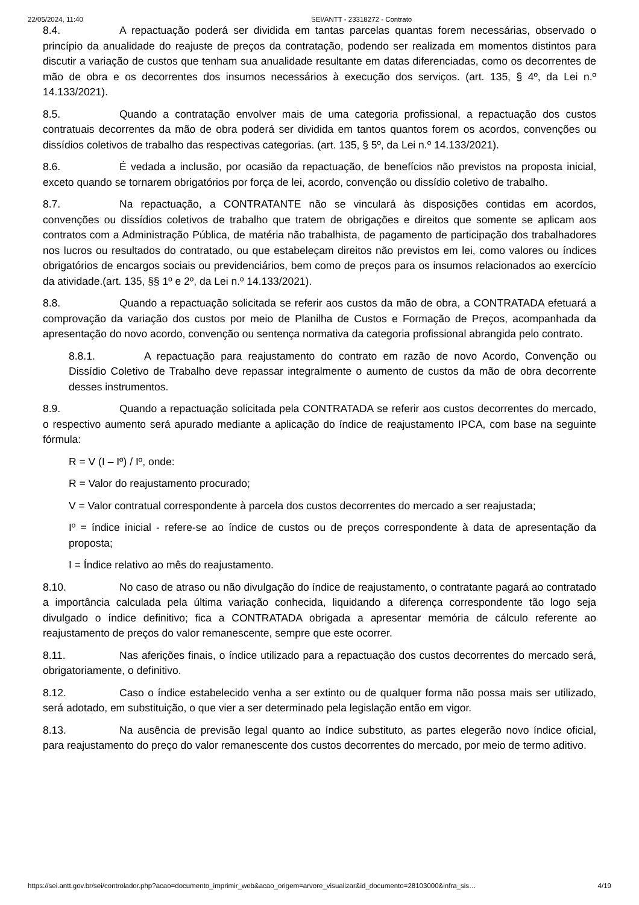22/05/2024, 11:40 SEI/ANTT - 23318272 - Contrato
8.4. A repactuação poderá ser dividida em tantas parcelas quantas forem necessárias, observado o princípio da anualidade do reajuste de preços da contratação, podendo ser realizada em momentos distintos para discutir a variação de custos que tenham sua anualidade resultante em datas diferenciadas, como os decorrentes de mão de obra e os decorrentes dos insumos necessários à execução dos serviços. (art. 135, § 4º, da Lei n.º 14.133/2021).
8.5. Quando a contratação envolver mais de uma categoria profissional, a repactuação dos custos contratuais decorrentes da mão de obra poderá ser dividida em tantos quantos forem os acordos, convenções ou dissídios coletivos de trabalho das respectivas categorias. (art. 135, § 5º, da Lei n.º 14.133/2021).
8.6. É vedada a inclusão, por ocasião da repactuação, de benefícios não previstos na proposta inicial, exceto quando se tornarem obrigatórios por força de lei, acordo, convenção ou dissídio coletivo de trabalho.
8.7. Na repactuação, a CONTRATANTE não se vinculará às disposições contidas em acordos, convenções ou dissídios coletivos de trabalho que tratem de obrigações e direitos que somente se aplicam aos contratos com a Administração Pública, de matéria não trabalhista, de pagamento de participação dos trabalhadores nos lucros ou resultados do contratado, ou que estabeleçam direitos não previstos em lei, como valores ou índices obrigatórios de encargos sociais ou previdenciários, bem como de preços para os insumos relacionados ao exercício da atividade.(art. 135, §§ 1º e 2º, da Lei n.º 14.133/2021).
8.8. Quando a repactuação solicitada se referir aos custos da mão de obra, a CONTRATADA efetuará a comprovação da variação dos custos por meio de Planilha de Custos e Formação de Preços, acompanhada da apresentação do novo acordo, convenção ou sentença normativa da categoria profissional abrangida pelo contrato.
8.8.1. A repactuação para reajustamento do contrato em razão de novo Acordo, Convenção ou Dissídio Coletivo de Trabalho deve repassar integralmente o aumento de custos da mão de obra decorrente desses instrumentos.
8.9. Quando a repactuação solicitada pela CONTRATADA se referir aos custos decorrentes do mercado, o respectivo aumento será apurado mediante a aplicação do índice de reajustamento IPCA, com base na seguinte fórmula:
R = V (I – Iº) / Iº, onde:
R = Valor do reajustamento procurado;
V = Valor contratual correspondente à parcela dos custos decorrentes do mercado a ser reajustada;
Iº = índice inicial - refere-se ao índice de custos ou de preços correspondente à data de apresentação da proposta;
I = Índice relativo ao mês do reajustamento.
8.10. No caso de atraso ou não divulgação do índice de reajustamento, o contratante pagará ao contratado a importância calculada pela última variação conhecida, liquidando a diferença correspondente tão logo seja divulgado o índice definitivo; fica a CONTRATADA obrigada a apresentar memória de cálculo referente ao reajustamento de preços do valor remanescente, sempre que este ocorrer.
8.11. Nas aferições finais, o índice utilizado para a repactuação dos custos decorrentes do mercado será, obrigatoriamente, o definitivo.
8.12. Caso o índice estabelecido venha a ser extinto ou de qualquer forma não possa mais ser utilizado, será adotado, em substituição, o que vier a ser determinado pela legislação então em vigor.
8.13. Na ausência de previsão legal quanto ao índice substituto, as partes elegerão novo índice oficial, para reajustamento do preço do valor remanescente dos custos decorrentes do mercado, por meio de termo aditivo.
https://sei.antt.gov.br/sei/controlador.php?acao=documento_imprimir_web&acao_origem=arvore_visualizar&id_documento=28103000&infra_sis… 4/19